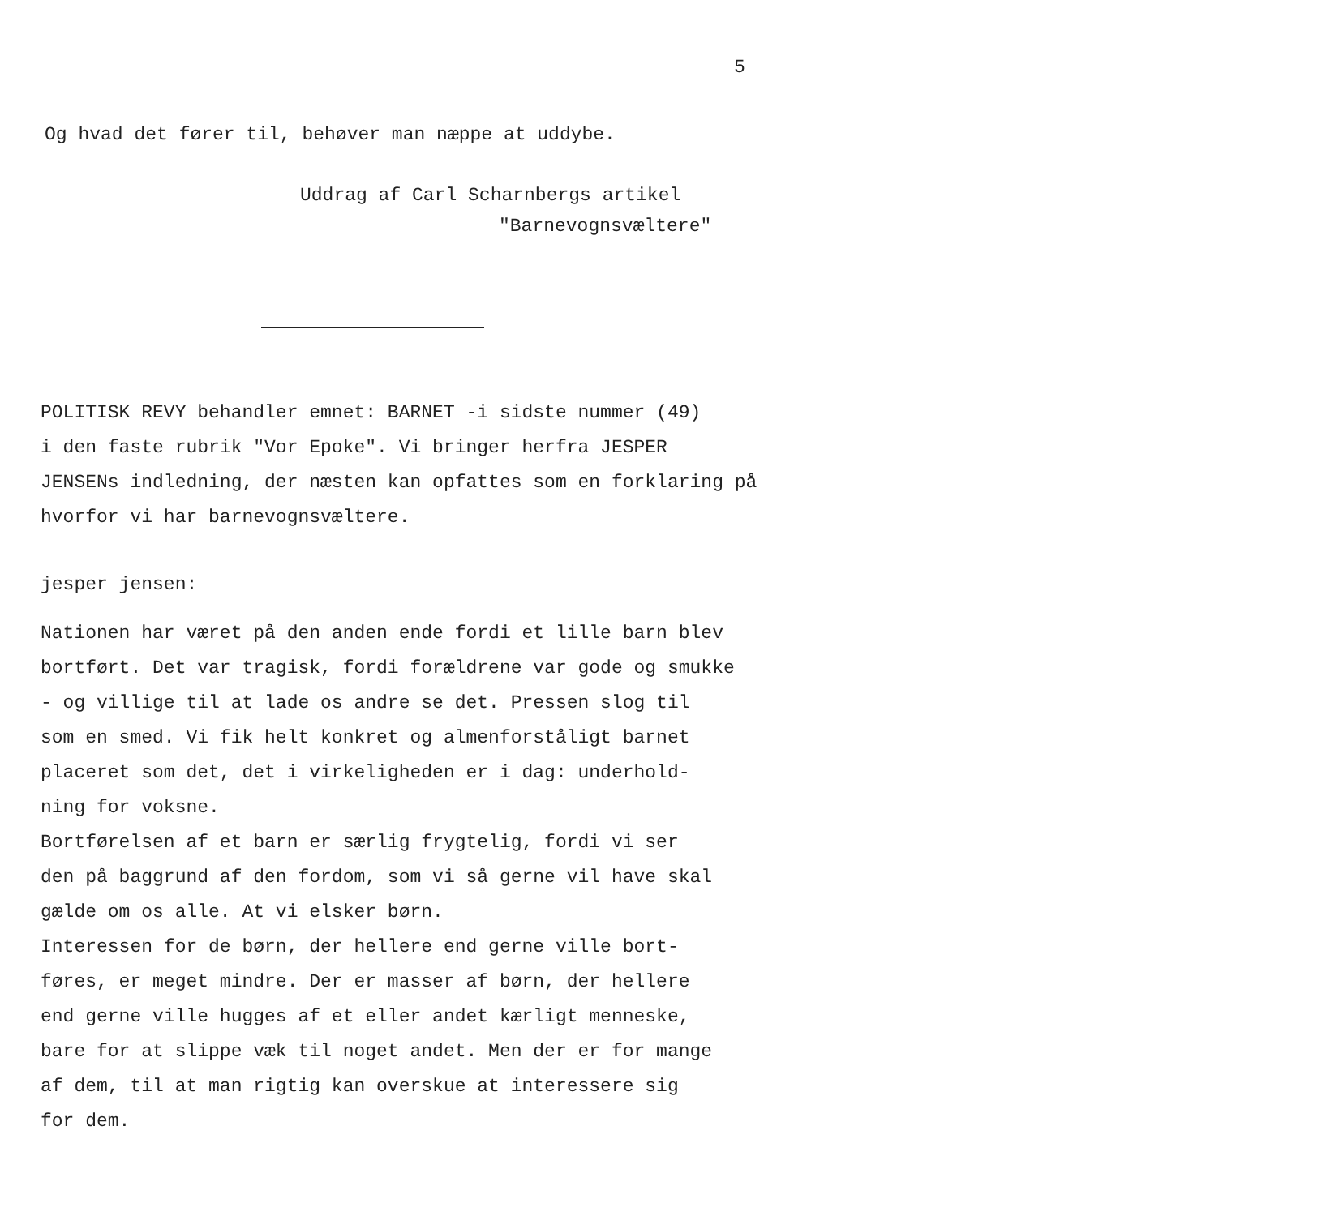5
Og hvad det fører til, behøver man næppe at uddybe.
Uddrag af Carl Scharnbergs artikel
"Barnevognsvæltere"
POLITISK REVY behandler emnet: BARNET -i sidste nummer (49)
i den faste rubrik "Vor Epoke". Vi bringer herfra JESPER
JENSENs indledning, der næsten kan opfattes som en forklaring på
hvorfor vi har barnevognsvæltere.
jesper jensen:
Nationen har været på den anden ende fordi et lille barn blev
bortført. Det var tragisk, fordi forældrene var gode og smukke
- og villige til at lade os andre se det. Pressen slog til
som en smed. Vi fik helt konkret og almenforståligt barnet
placeret som det, det i virkeligheden er i dag: underhold-
ning for voksne.
Bortførelsen af et barn er særlig frygtelig, fordi vi ser
den på baggrund af den fordom, som vi så gerne vil have skal
gælde om os alle. At vi elsker børn.
Interessen for de børn, der hellere end gerne ville bort-
føres, er meget mindre. Der er masser af børn, der hellere
end gerne ville hugges af et eller andet kærligt menneske,
bare for at slippe væk til noget andet. Men der er for mange
af dem, til at man rigtig kan overskue at interessere sig
for dem.